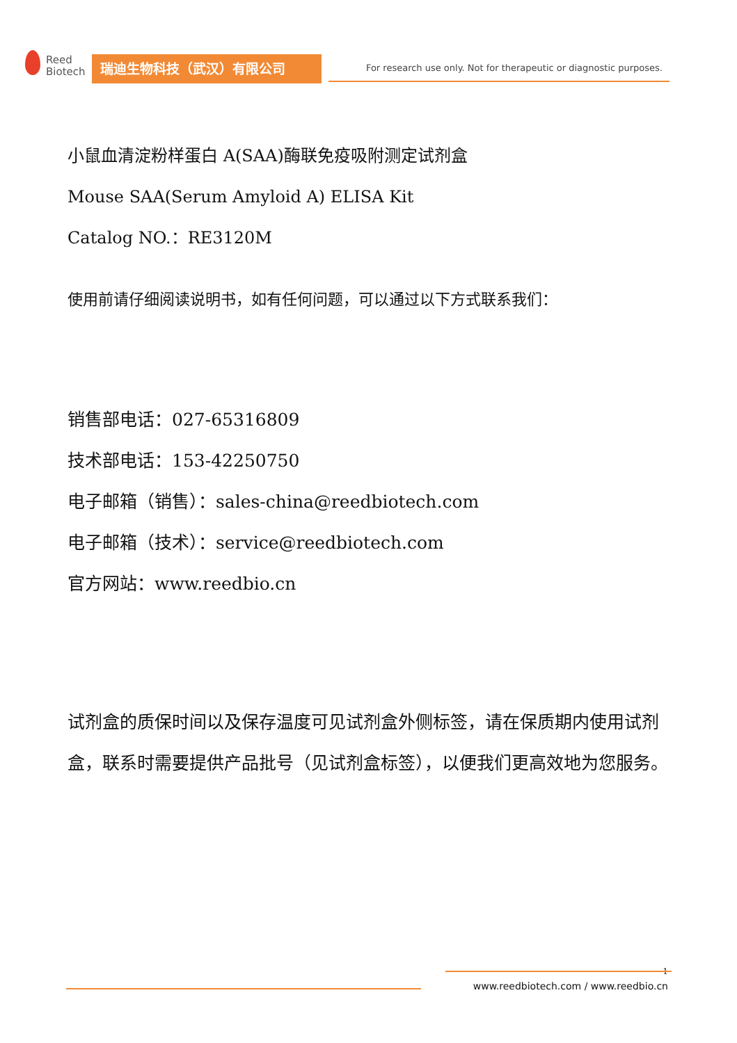Reed
Biotech
瑞迪生物科技（武汉）有限公司
For research use only. Not for therapeutic or diagnostic purposes.
小鼠血清淀粉样蛋白 A(SAA)酶联免疫吸附测定试剂盒
Mouse SAA(Serum Amyloid A) ELISA Kit
Catalog NO.：RE3120M
使用前请仔细阅读说明书，如有任何问题，可以通过以下方式联系我们：
销售部电话：027-65316809
技术部电话：153-42250750
电子邮箱（销售）：sales-china@reedbiotech.com
电子邮箱（技术）：service@reedbiotech.com
官方网站：www.reedbio.cn
试剂盒的质保时间以及保存温度可见试剂盒外侧标签，请在保质期内使用试剂盒，联系时需要提供产品批号（见试剂盒标签），以便我们更高效地为您服务。
1
www.reedbiotech.com / www.reedbio.cn